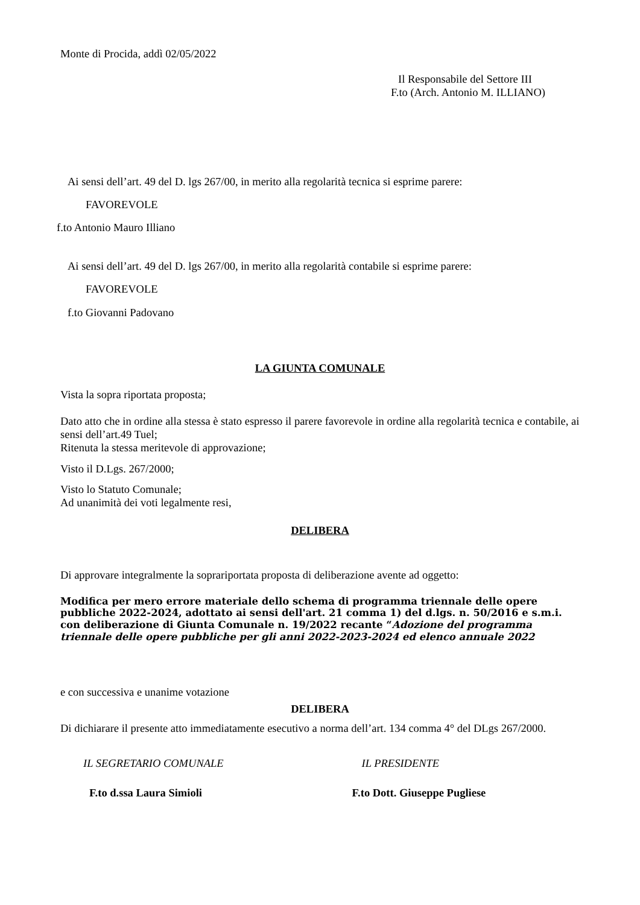Monte di Procida, addì 02/05/2022
Il Responsabile del Settore III
F.to (Arch. Antonio M. ILLIANO)
Ai sensi dell’art. 49 del D. lgs 267/00, in merito alla regolarità tecnica si esprime parere:
FAVOREVOLE
f.to Antonio Mauro Illiano
Ai sensi dell’art. 49 del D. lgs 267/00, in merito alla regolarità contabile si esprime parere:
FAVOREVOLE
f.to Giovanni Padovano
LA GIUNTA COMUNALE
Vista la sopra riportata proposta;
Dato atto che in ordine alla stessa è stato espresso il parere favorevole in ordine alla regolarità tecnica e contabile, ai sensi dell’art.49 Tuel;
Ritenuta la stessa meritevole di approvazione;
Visto il D.Lgs. 267/2000;
Visto lo Statuto Comunale;
Ad unanimità dei voti legalmente resi,
DELIBERA
Di approvare integralmente la soprariportata proposta di deliberazione avente ad oggetto:
Modifica per mero errore materiale dello schema di programma triennale delle opere pubbliche 2022-2024, adottato ai sensi dell'art. 21 comma 1) del d.lgs. n. 50/2016 e s.m.i. con deliberazione di Giunta Comunale n. 19/2022 recante “Adozione del programma triennale delle opere pubbliche per gli anni 2022-2023-2024 ed elenco annuale 2022
e con successiva e unanime votazione
DELIBERA
Di dichiarare il presente atto immediatamente esecutivo a norma dell’art. 134 comma 4° del DLgs 267/2000.
IL SEGRETARIO COMUNALE IL PRESIDENTE
F.to d.ssa Laura Simioli F.to Dott. Giuseppe Pugliese